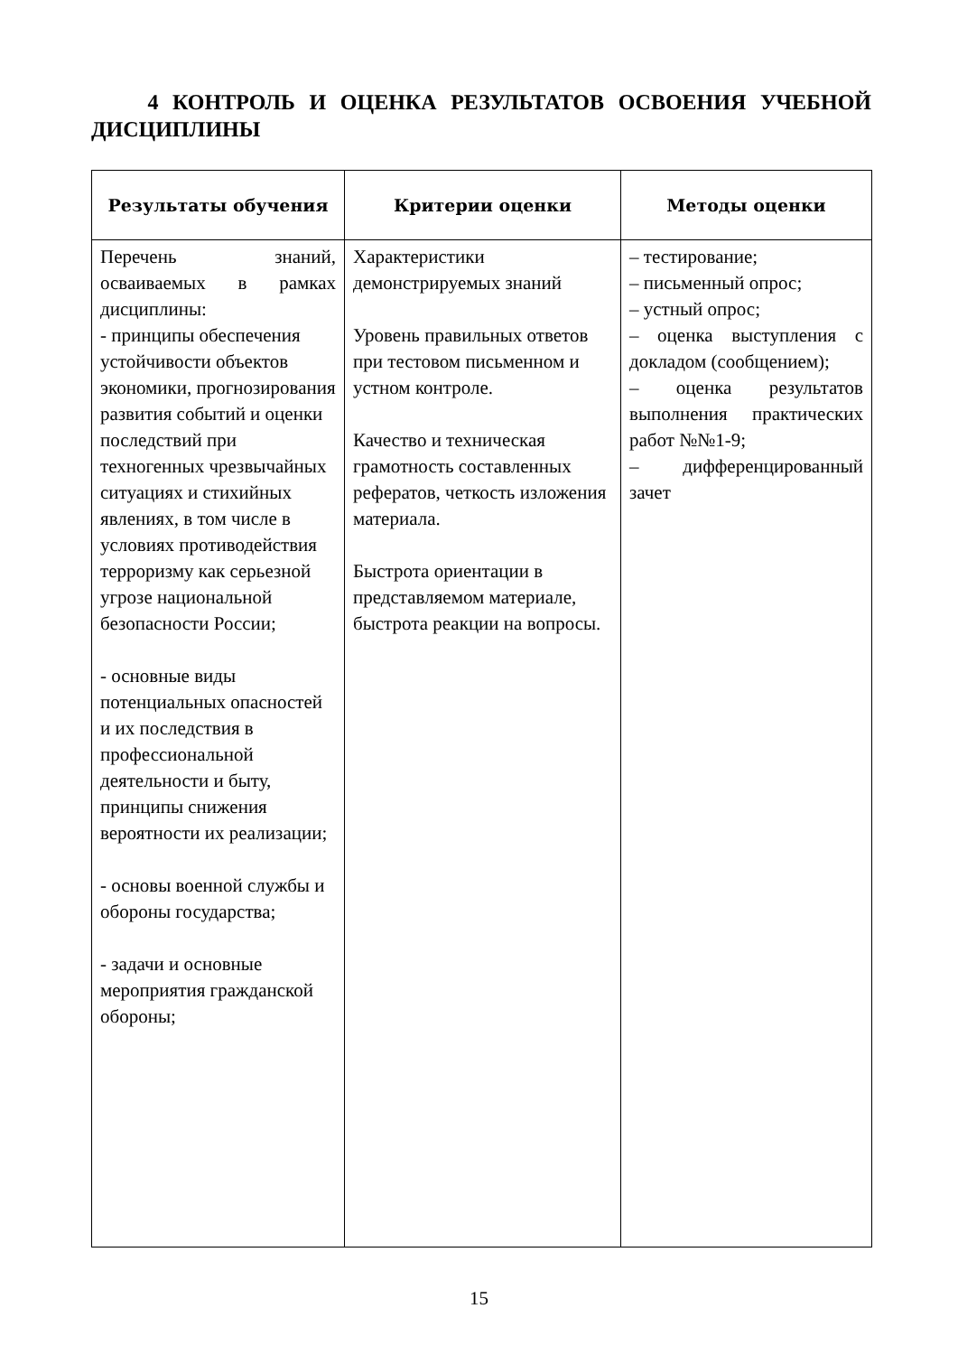4 КОНТРОЛЬ И ОЦЕНКА РЕЗУЛЬТАТОВ ОСВОЕНИЯ УЧЕБНОЙ ДИСЦИПЛИНЫ
| Результаты обучения | Критерии оценки | Методы оценки |
| --- | --- | --- |
| Перечень знаний, осваиваемых в рамках дисциплины: - принципы обеспечения устойчивости объектов экономики, прогнозирования развития событий и оценки последствий при техногенных чрезвычайных ситуациях и стихийных явлениях, в том числе в условиях противодействия терроризму как серьезной угрозе национальной безопасности России; - основные виды потенциальных опасностей и их последствия в профессиональной деятельности и быту, принципы снижения вероятности их реализации; - основы военной службы и обороны государства; - задачи и основные мероприятия гражданской обороны; | Характеристики демонстрируемых знаний Уровень правильных ответов при тестовом письменном и устном контроле. Качество и техническая грамотность составленных рефератов, четкость изложения материала. Быстрота ориентации в представляемом материале, быстрота реакции на вопросы. | – тестирование; – письменный опрос; – устный опрос; – оценка выступления с докладом (сообщением); – оценка результатов выполнения практических работ №№1-9; – дифференцированный зачет |
15